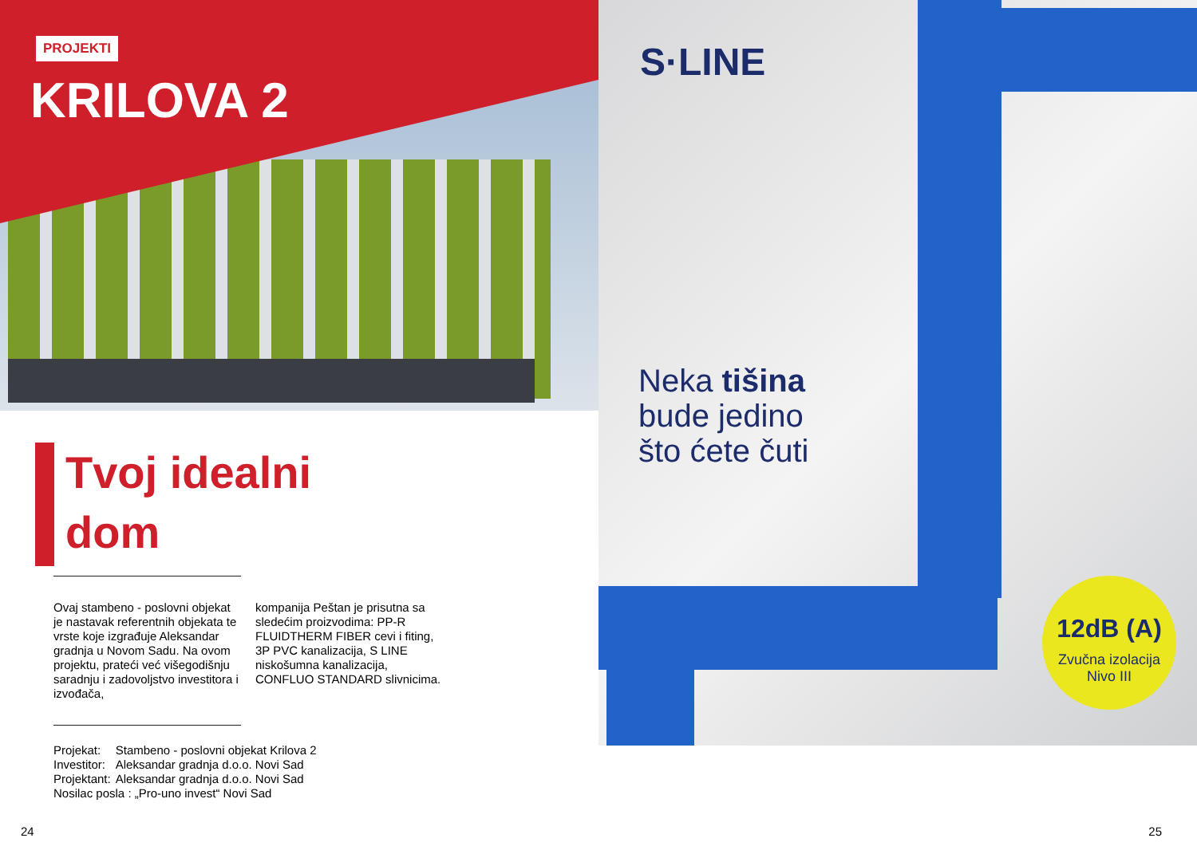PROJEKTI
KRILOVA 2
Tvoj idealni
dom
Ovaj stambeno - poslovni objekat je nastavak referentnih objekata te vrste koje izgrađuje Aleksandar gradnja u Novom Sadu. Na ovom projektu, prateći već višegodišnju saradnju i zadovoljstvo investitora i izvođača,
kompanija Peštan je prisutna sa sledećim proizvodima: PP-R FLUIDTHERM FIBER cevi i fiting, 3P PVC kanalizacija, S LINE niskošumna kanalizacija, CONFLUO STANDARD slivnicima.
| Projekat: | Stambeno - poslovni objekat Krilova 2 |
| Investitor: | Aleksandar gradnja d.o.o. Novi Sad |
| Projektant: | Aleksandar gradnja d.o.o. Novi Sad |
| Nosilac posla : „Pro-uno invest“ Novi Sad | |
24
S·LINE
Neka tišina
bude jedino
što ćete čuti
12dB (A)
Zvučna izolacija
Nivo III
25